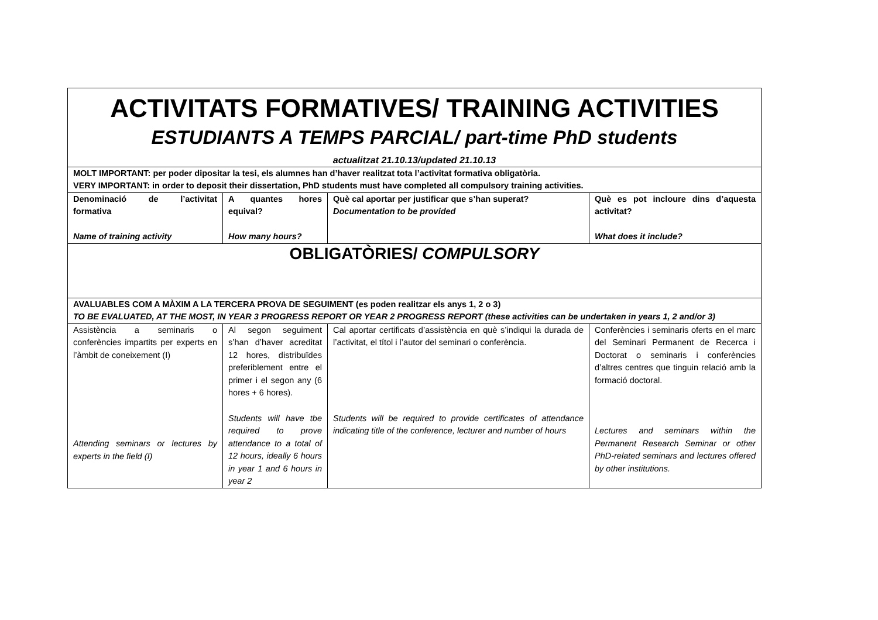| ACTIVITATS FORMATIVES/ TRAINING ACTIVITIES ESTUDIANTS A TEMPS PARCIAL/ part-time PhD students actualitzat 21.10.13/updated 21.10.13 | | | |
| MOLT IMPORTANT: per poder dipositar la tesi, els alumnes han d’haver realitzat tota l’activitat formativa obligatòria. VERY IMPORTANT: in order to deposit their dissertation, PhD students must have completed all compulsory training activities. | | | |
| Denominació de l’activitat formativa Name of training activity | A quantes hores equival? How many hours? | Què cal aportar per justificar que s’han superat? Documentation to be provided | Què es pot incloure dins d’aquesta activitat? What does it include? |
| OBLIGATÒRIES/ COMPULSORY | | | |
| AVALUABLES COM A MÀXIM A LA TERCERA PROVA DE SEGUIMENT (es poden realitzar els anys 1, 2 o 3) TO BE EVALUATED, AT THE MOST, IN YEAR 3 PROGRESS REPORT OR YEAR 2 PROGRESS REPORT (these activities can be undertaken in years 1, 2 and/or 3) | | | |
| Assistència a seminaris o conferències impartits per experts en l’àmbit de coneixement (I) Attending seminars or lectures by experts in the field (I) | Al segon seguiment s’han d’haver acreditat 12 hores, distribuïdes preferiblement entre el primer i el segon any (6 hores + 6 hores). Students will have tbe required to prove attendance to a total of 12 hours, ideally 6 hours in year 1 and 6 hours in year 2 | Cal aportar certificats d’assistència en què s’indiqui la durada de l’activitat, el títol i l’autor del seminari o conferència. Students will be required to provide certificates of attendance indicating title of the conference, lecturer and number of hours | Conferències i seminaris oferts en el marc del Seminari Permanent de Recerca i Doctorat o seminaris i conferències d’altres centres que tinguin relació amb la formació doctoral. Lectures and seminars within the Permanent Research Seminar or other PhD-related seminars and lectures offered by other institutions. |